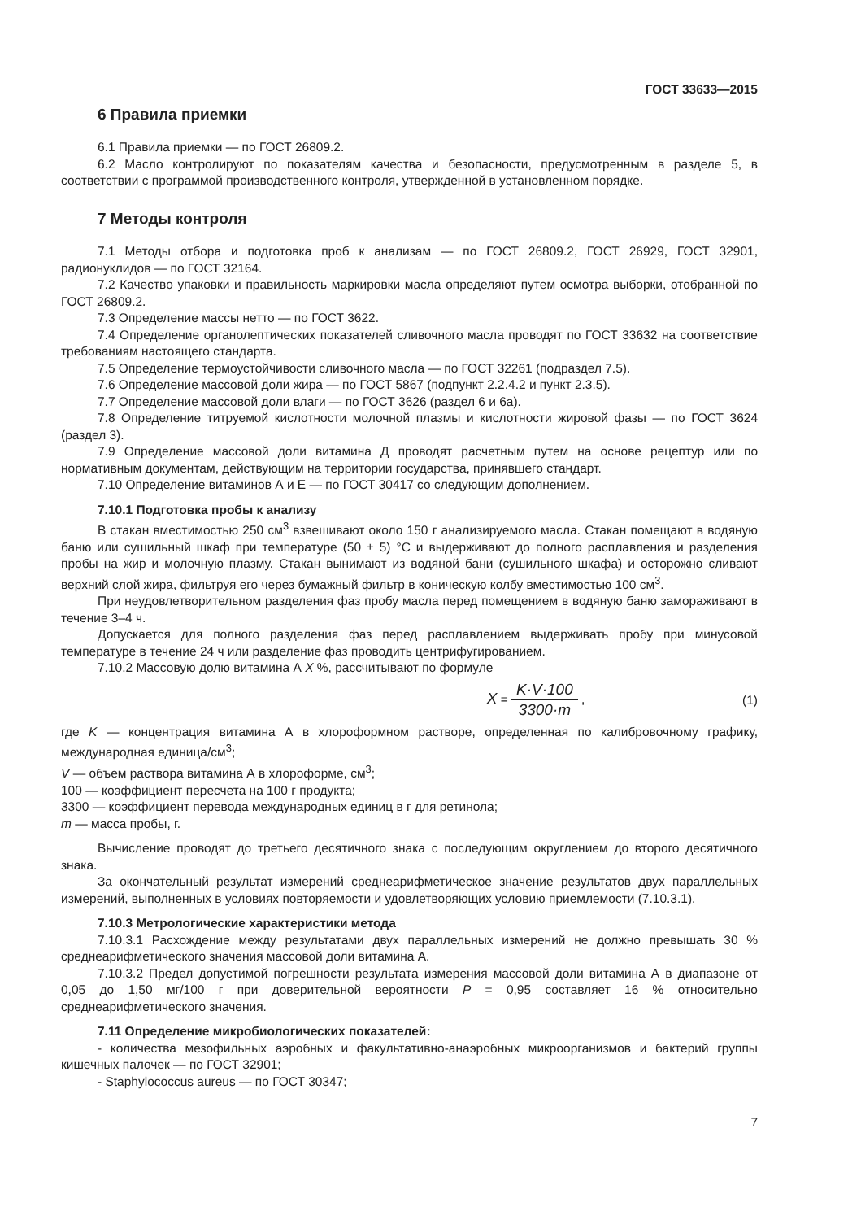ГОСТ 33633—2015
6 Правила приемки
6.1 Правила приемки — по ГОСТ 26809.2.
6.2 Масло контролируют по показателям качества и безопасности, предусмотренным в разделе 5, в соответствии с программой производственного контроля, утвержденной в установленном порядке.
7 Методы контроля
7.1 Методы отбора и подготовка проб к анализам — по ГОСТ 26809.2, ГОСТ 26929, ГОСТ 32901, радионуклидов — по ГОСТ 32164.
7.2 Качество упаковки и правильность маркировки масла определяют путем осмотра выборки, отобранной по ГОСТ 26809.2.
7.3 Определение массы нетто — по ГОСТ 3622.
7.4 Определение органолептических показателей сливочного масла проводят по ГОСТ 33632 на соответствие требованиям настоящего стандарта.
7.5 Определение термоустойчивости сливочного масла — по ГОСТ 32261 (подраздел 7.5).
7.6 Определение массовой доли жира — по ГОСТ 5867 (подпункт 2.2.4.2 и пункт 2.3.5).
7.7 Определение массовой доли влаги — по ГОСТ 3626 (раздел 6 и 6а).
7.8 Определение титруемой кислотности молочной плазмы и кислотности жировой фазы — по ГОСТ 3624 (раздел 3).
7.9 Определение массовой доли витамина Д проводят расчетным путем на основе рецептур или по нормативным документам, действующим на территории государства, принявшего стандарт.
7.10 Определение витаминов А и Е — по ГОСТ 30417 со следующим дополнением.
7.10.1 Подготовка пробы к анализу
В стакан вместимостью 250 см<sup>3</sup> взвешивают около 150 г анализируемого масла. Стакан помещают в водяную баню или сушильный шкаф при температуре (50 ± 5) °С и выдерживают до полного расплавления и разделения пробы на жир и молочную плазму. Стакан вынимают из водяной бани (сушильного шкафа) и осторожно сливают верхний слой жира, фильтруя его через бумажный фильтр в коническую колбу вместимостью 100 см<sup>3</sup>.
При неудовлетворительном разделения фаз пробу масла перед помещением в водяную баню замораживают в течение 3–4 ч.
Допускается для полного разделения фаз перед расплавлением выдерживать пробу при минусовой температуре в течение 24 ч или разделение фаз проводить центрифугированием.
7.10.2 Массовую долю витамина А X %, рассчитывают по формуле
X = K·V·100 3300·m , (1)
где K — концентрация витамина А в хлороформном растворе, определенная по калибровочному графику, международная единица/см<sup>3</sup>;
V — объем раствора витамина А в хлороформе, см<sup>3</sup>;
100 — коэффициент пересчета на 100 г продукта;
3300 — коэффициент перевода международных единиц в г для ретинола;
m — масса пробы, г.
Вычисление проводят до третьего десятичного знака с последующим округлением до второго десятичного знака.
За окончательный результат измерений среднеарифметическое значение результатов двух параллельных измерений, выполненных в условиях повторяемости и удовлетворяющих условию приемлемости (7.10.3.1).
7.10.3 Метрологические характеристики метода
7.10.3.1 Расхождение между результатами двух параллельных измерений не должно превышать 30 % среднеарифметического значения массовой доли витамина А.
7.10.3.2 Предел допустимой погрешности результата измерения массовой доли витамина А в диапазоне от 0,05 до 1,50 мг/100 г при доверительной вероятности P = 0,95 составляет 16 % относительно среднеарифметического значения.
7.11 Определение микробиологических показателей:
- количества мезофильных аэробных и факультативно-анаэробных микроорганизмов и бактерий группы кишечных палочек — по ГОСТ 32901;
- Staphylococcus aureus — по ГОСТ 30347;
7